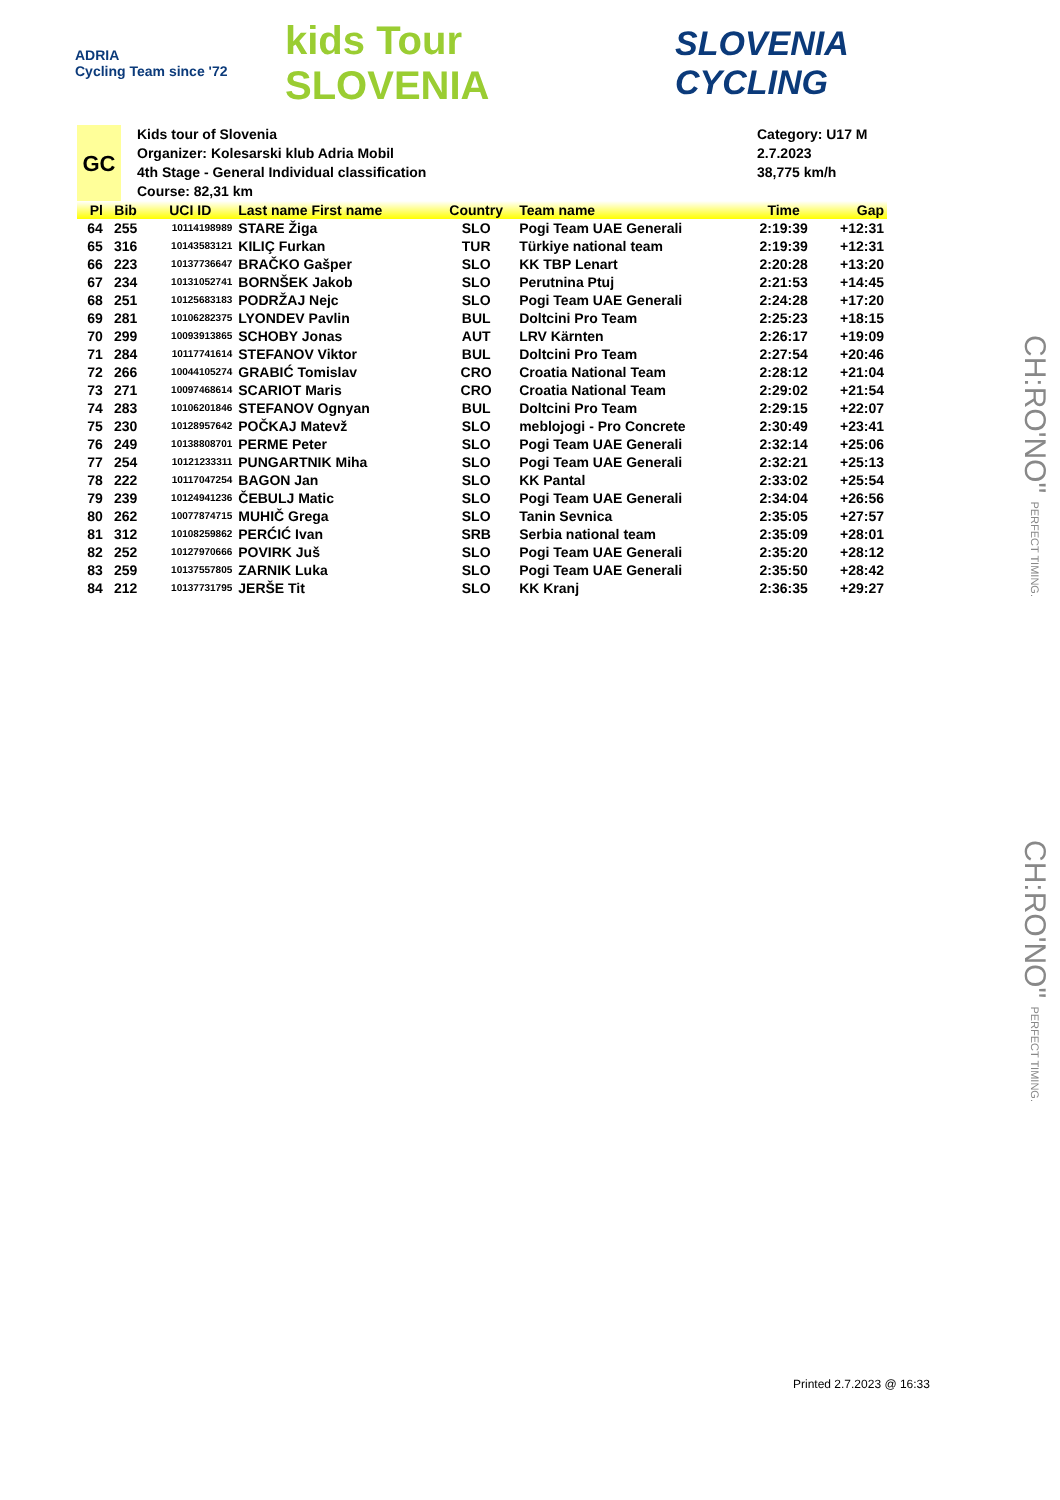ADRIA
Cycling Team since '72
kids Tour SLOVENIA
SLOVENIA
CYCLING
GC
Kids tour of Slovenia
Organizer: Kolesarski klub Adria Mobil
4th Stage - General Individual classification
Course: 82,31 km
Category: U17 M
2.7.2023
38,775 km/h
| Pl | Bib | UCI ID | Last name First name | Country | Team name | Time | Gap |
| --- | --- | --- | --- | --- | --- | --- | --- |
| 64 | 255 | 10114198989 | STARE Žiga | SLO | Pogi Team UAE Generali | 2:19:39 | +12:31 |
| 65 | 316 | 10143583121 | KILIÇ Furkan | TUR | Türkiye national team | 2:19:39 | +12:31 |
| 66 | 223 | 10137736647 | BRAČKO Gašper | SLO | KK TBP Lenart | 2:20:28 | +13:20 |
| 67 | 234 | 10131052741 | BORNŠEK Jakob | SLO | Perutnina Ptuj | 2:21:53 | +14:45 |
| 68 | 251 | 10125683183 | PODRŽAJ Nejc | SLO | Pogi Team UAE Generali | 2:24:28 | +17:20 |
| 69 | 281 | 10106282375 | LYONDEV Pavlin | BUL | Doltcini Pro Team | 2:25:23 | +18:15 |
| 70 | 299 | 10093913865 | SCHOBY Jonas | AUT | LRV Kärnten | 2:26:17 | +19:09 |
| 71 | 284 | 10117741614 | STEFANOV Viktor | BUL | Doltcini Pro Team | 2:27:54 | +20:46 |
| 72 | 266 | 10044105274 | GRABIĆ Tomislav | CRO | Croatia National Team | 2:28:12 | +21:04 |
| 73 | 271 | 10097468614 | SCARIOT Maris | CRO | Croatia National Team | 2:29:02 | +21:54 |
| 74 | 283 | 10106201846 | STEFANOV Ognyan | BUL | Doltcini Pro Team | 2:29:15 | +22:07 |
| 75 | 230 | 10128957642 | POČKAJ Matevž | SLO | meblojogi - Pro Concrete | 2:30:49 | +23:41 |
| 76 | 249 | 10138808701 | PERME Peter | SLO | Pogi Team UAE Generali | 2:32:14 | +25:06 |
| 77 | 254 | 10121233311 | PUNGARTNIK Miha | SLO | Pogi Team UAE Generali | 2:32:21 | +25:13 |
| 78 | 222 | 10117047254 | BAGON Jan | SLO | KK Pantal | 2:33:02 | +25:54 |
| 79 | 239 | 10124941236 | ČEBULJ Matic | SLO | Pogi Team UAE Generali | 2:34:04 | +26:56 |
| 80 | 262 | 10077874715 | MUHIČ Grega | SLO | Tanin Sevnica | 2:35:05 | +27:57 |
| 81 | 312 | 10108259862 | PERĆIĆ Ivan | SRB | Serbia national team | 2:35:09 | +28:01 |
| 82 | 252 | 10127970666 | POVIRK Juš | SLO | Pogi Team UAE Generali | 2:35:20 | +28:12 |
| 83 | 259 | 10137557805 | ZARNIK Luka | SLO | Pogi Team UAE Generali | 2:35:50 | +28:42 |
| 84 | 212 | 10137731795 | JERŠE Tit | SLO | KK Kranj | 2:36:35 | +29:27 |
CH:RO'NO" PERFECT TIMING.
CH:RO'NO" PERFECT TIMING.
Printed 2.7.2023 @ 16:33